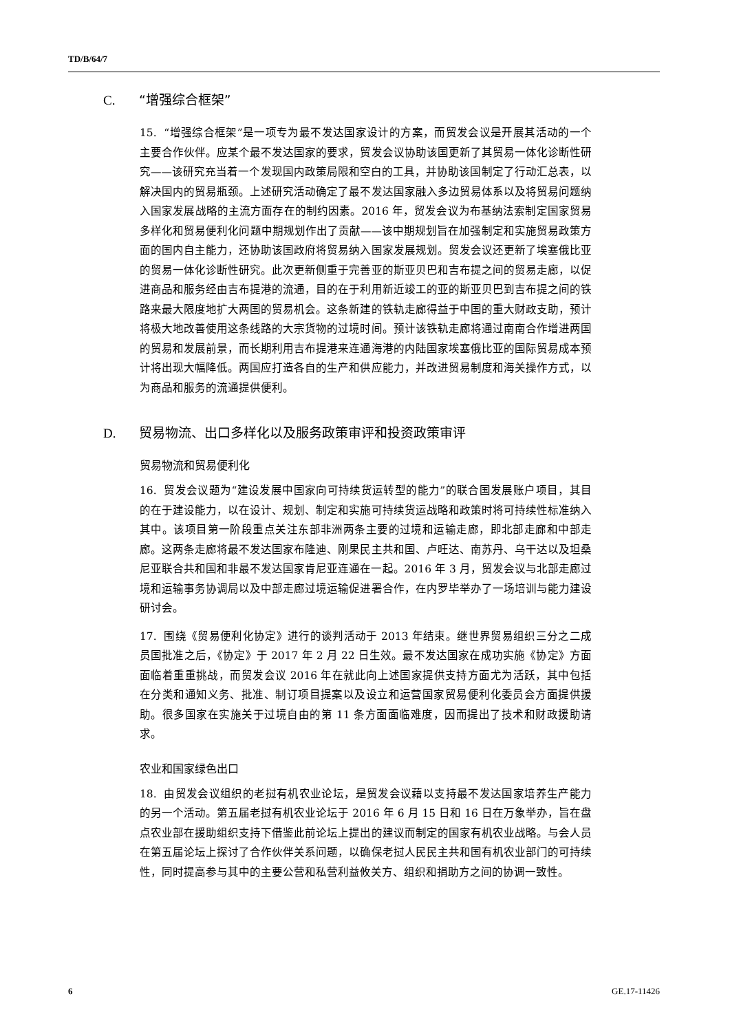TD/B/64/7
C. “增强综合框架”
15. “增强综合框架”是一项专为最不发达国家设计的方案，而贸发会议是开展其活动的一个主要合作伙伴。应某个最不发达国家的要求，贸发会议协助该国更新了其贸易一体化诊断性研究——该研究充当着一个发现国内政策局限和空白的工具，并协助该国制定了行动汇总表，以解决国内的贸易瓶颈。上述研究活动确定了最不发达国家融入多边贸易体系以及将贸易问题纳入国家发展战略的主流方面存在的制约因素。2016 年，贸发会议为布基纳法索制定国家贸易多样化和贸易便利化问题中期规划作出了贡献——该中期规划旨在加强制定和实施贸易政策方面的国内自主能力，还协助该国政府将贸易纳入国家发展规划。贸发会议还更新了埃塞俄比亚的贸易一体化诊断性研究。此次更新侧重于完善亚的斯亚贝巴和吉布提之间的贸易走廊，以促进商品和服务经由吉布提港的流通，目的在于利用新近竣工的亚的斯亚贝巴到吉布提之间的铁路来最大限度地扩大两国的贸易机会。这条新建的铁轨走廊得益于中国的重大财政支助，预计将极大地改善使用这条线路的大宗货物的过境时间。预计该铁轨走廊将通过南南合作增进两国的贸易和发展前景，而长期利用吉布提港来连通海港的内陆国家埃塞俄比亚的国际贸易成本预计将出现大幅降低。两国应打造各自的生产和供应能力，并改进贸易制度和海关操作方式，以为商品和服务的流通提供便利。
D. 贸易物流、出口多样化以及服务政策审评和投资政策审评
贸易物流和贸易便利化
16. 贸发会议题为“建设发展中国家向可持续货运转型的能力”的联合国发展账户项目，其目的在于建设能力，以在设计、规划、制定和实施可持续货运战略和政策时将可持续性标准纳入其中。该项目第一阶段重点关注东部非洲两条主要的过境和运输走廊，即北部走廊和中部走廊。这两条走廊将最不发达国家布隆迪、刚果民主共和国、卢旺达、南苏丹、乌干达以及坦桑尼亚联合共和国和非最不发达国家肯尼亚连通在一起。2016 年 3 月，贸发会议与北部走廊过境和运输事务协调局以及中部走廊过境运输促进署合作，在内罗毕举办了一场培训与能力建设研讨会。
17. 围绕《贸易便利化协定》进行的谈判活动于 2013 年结束。继世界贸易组织三分之二成员国批准之后，《协定》于 2017 年 2 月 22 日生效。最不发达国家在成功实施《协定》方面面临着重重挑战，而贸发会议 2016 年在就此向上述国家提供支持方面尤为活跃，其中包括在分类和通知义务、批准、制订项目提案以及设立和运营国家贸易便利化委员会方面提供援助。很多国家在实施关于过境自由的第 11 条方面面临难度，因而提出了技术和财政援助请求。
农业和国家绿色出口
18. 由贸发会议组织的老挝有机农业论坛，是贸发会议藉以支持最不发达国家培养生产能力的另一个活动。第五届老挝有机农业论坛于 2016 年 6 月 15 日和 16 日在万象举办，旨在盘点农业部在援助组织支持下借鉴此前论坛上提出的建议而制定的国家有机农业战略。与会人员在第五届论坛上探讨了合作伙伴关系问题，以确保老挝人民民主共和国有机农业部门的可持续性，同时提高参与其中的主要公营和私营利益攸关方、组织和捐助方之间的协调一致性。
6 GE.17-11426